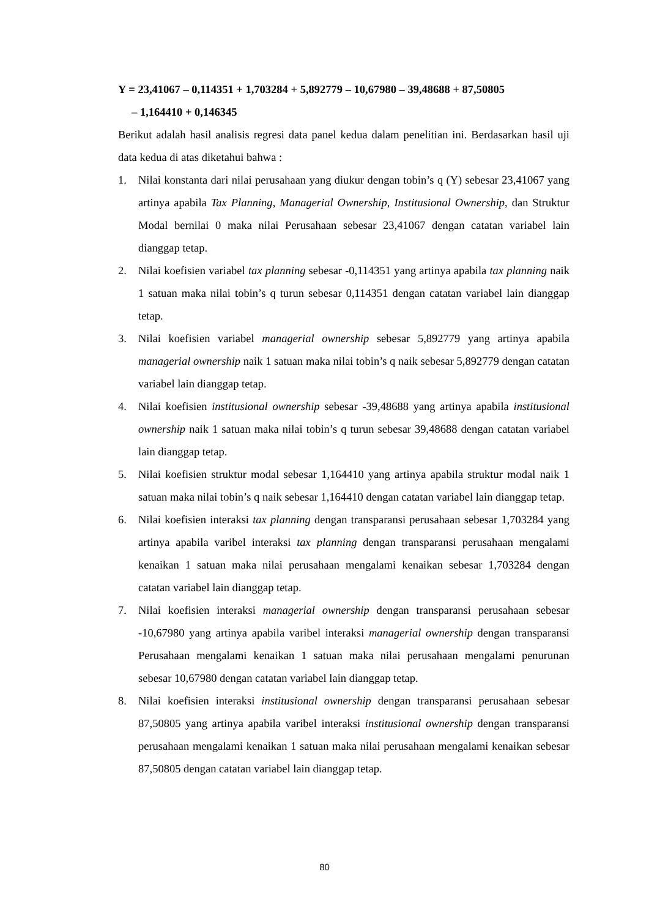Y = 23,41067 – 0,114351 + 1,703284 + 5,892779 – 10,67980 – 39,48688 + 87,50805
– 1,164410 + 0,146345
Berikut adalah hasil analisis regresi data panel kedua dalam penelitian ini. Berdasarkan hasil uji data kedua di atas diketahui bahwa :
1. Nilai konstanta dari nilai perusahaan yang diukur dengan tobin’s q (Y) sebesar 23,41067 yang artinya apabila Tax Planning, Managerial Ownership, Institusional Ownership, dan Struktur Modal bernilai 0 maka nilai Perusahaan sebesar 23,41067 dengan catatan variabel lain dianggap tetap.
2. Nilai koefisien variabel tax planning sebesar -0,114351 yang artinya apabila tax planning naik 1 satuan maka nilai tobin’s q turun sebesar 0,114351 dengan catatan variabel lain dianggap tetap.
3. Nilai koefisien variabel managerial ownership sebesar 5,892779 yang artinya apabila managerial ownership naik 1 satuan maka nilai tobin’s q naik sebesar 5,892779 dengan catatan variabel lain dianggap tetap.
4. Nilai koefisien institusional ownership sebesar -39,48688 yang artinya apabila institusional ownership naik 1 satuan maka nilai tobin’s q turun sebesar 39,48688 dengan catatan variabel lain dianggap tetap.
5. Nilai koefisien struktur modal sebesar 1,164410 yang artinya apabila struktur modal naik 1 satuan maka nilai tobin’s q naik sebesar 1,164410 dengan catatan variabel lain dianggap tetap.
6. Nilai koefisien interaksi tax planning dengan transparansi perusahaan sebesar 1,703284 yang artinya apabila varibel interaksi tax planning dengan transparansi perusahaan mengalami kenaikan 1 satuan maka nilai perusahaan mengalami kenaikan sebesar 1,703284 dengan catatan variabel lain dianggap tetap.
7. Nilai koefisien interaksi managerial ownership dengan transparansi perusahaan sebesar -10,67980 yang artinya apabila varibel interaksi managerial ownership dengan transparansi Perusahaan mengalami kenaikan 1 satuan maka nilai perusahaan mengalami penurunan sebesar 10,67980 dengan catatan variabel lain dianggap tetap.
8. Nilai koefisien interaksi institusional ownership dengan transparansi perusahaan sebesar 87,50805 yang artinya apabila varibel interaksi institusional ownership dengan transparansi perusahaan mengalami kenaikan 1 satuan maka nilai perusahaan mengalami kenaikan sebesar 87,50805 dengan catatan variabel lain dianggap tetap.
80